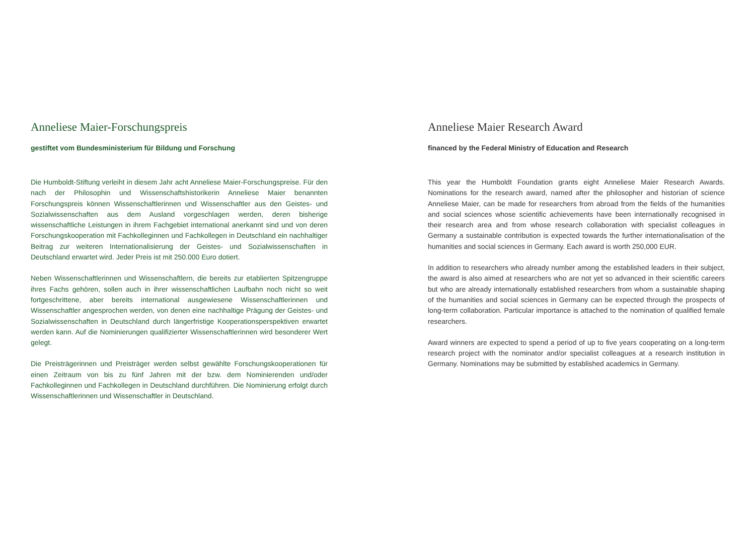Anneliese Maier-Forschungspreis
gestiftet vom Bundesministerium für Bildung und Forschung
Die Humboldt-Stiftung verleiht in diesem Jahr acht Anneliese Maier-Forschungspreise. Für den nach der Philosophin und Wissenschaftshistorikerin Anneliese Maier benannten Forschungspreis können Wissenschaftlerinnen und Wissenschaftler aus den Geistes- und Sozialwissenschaften aus dem Ausland vorgeschlagen werden, deren bisherige wissenschaftliche Leistungen in ihrem Fachgebiet international anerkannt sind und von deren Forschungskooperation mit Fachkolleginnen und Fachkollegen in Deutschland ein nachhaltiger Beitrag zur weiteren Internationalisierung der Geistes- und Sozial­wissenschaften in Deutschland erwartet wird. Jeder Preis ist mit 250.000 Euro dotiert.
Neben Wissenschaftlerinnen und Wissenschaftlern, die bereits zur etablierten Spitzengruppe ihres Fachs gehören, sollen auch in ihrer wissenschaftlichen Laufbahn noch nicht so weit fortgeschrittene, aber bereits international ausgewiesene Wissenschaftlerinnen und Wissenschaftler angesprochen werden, von denen eine nachhaltige Prägung der Geistes- und Sozialwissenschaften in Deutschland durch längerfristige Kooperationsperspektiven erwartet werden kann. Auf die Nominierungen qualifizierter Wissenschaftlerinnen wird besonderer Wert gelegt.
Die Preisträgerinnen und Preisträger werden selbst gewählte Forschungskooperationen für einen Zeitraum von bis zu fünf Jahren mit der bzw. dem Nominierenden und/oder Fachkolleginnen und Fachkollegen in Deutschland durchführen. Die Nominierung erfolgt durch Wissenschaftlerinnen und Wissenschaftler in Deutschland.
Anneliese Maier Research Award
financed by the Federal Ministry of Education and Research
This year the Humboldt Foundation grants eight Anneliese Maier Research Awards. Nominations for the research award, named after the philosopher and historian of science Anneliese Maier, can be made for researchers from abroad from the fields of the humanities and social sciences whose scientific achievements have been internationally recognised in their research area and from whose research collaboration with specialist colleagues in Germany a sustainable contribution is expected towards the further internationalisation of the humanities and social sciences in Germany. Each award is worth 250,000 EUR.
In addition to researchers who already number among the established leaders in their subject, the award is also aimed at researchers who are not yet so advanced in their scientific careers but who are already internationally established researchers from whom a sustainable shaping of the humanities and social sciences in Germany can be expected through the prospects of long-term collaboration. Particular importance is attached to the nomination of qualified female researchers.
Award winners are expected to spend a period of up to five years cooperating on a long-term research project with the nominator and/or specialist colleagues at a research institution in Germany. Nominations may be submitted by established academics in Germany.